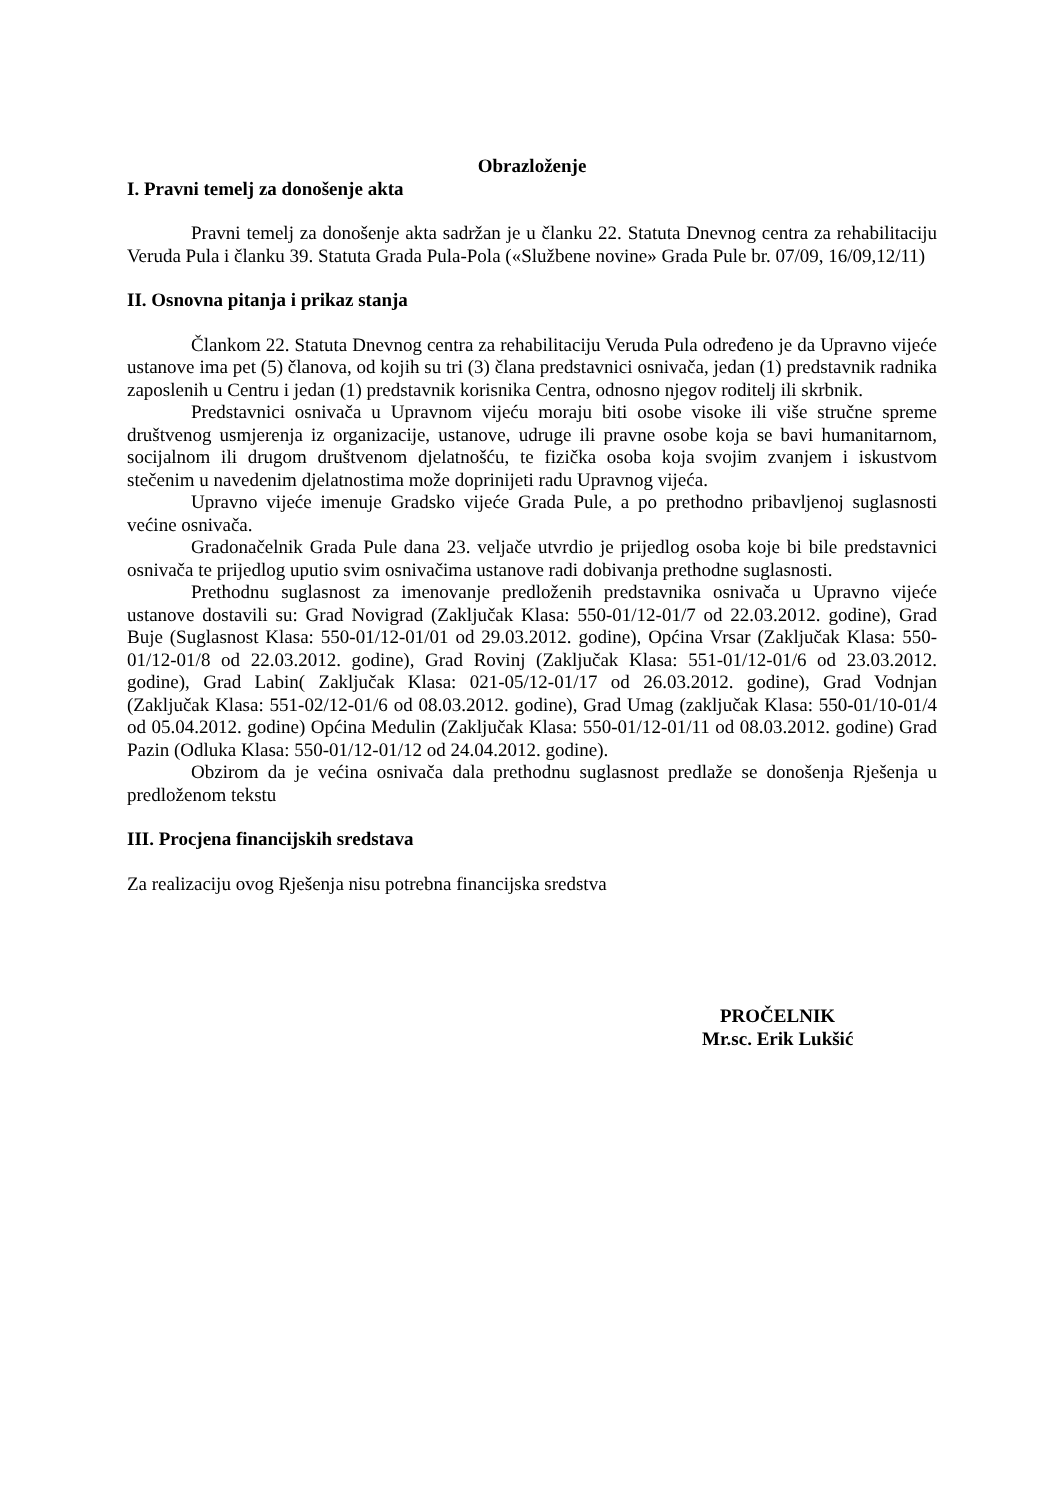Obrazloženje
I. Pravni temelj za donošenje akta
Pravni temelj za donošenje akta sadržan je u članku 22. Statuta Dnevnog centra za rehabilitaciju Veruda Pula i članku 39. Statuta Grada Pula-Pola («Službene novine» Grada Pule br. 07/09, 16/09,12/11)
II. Osnovna pitanja i prikaz stanja
Člankom 22. Statuta Dnevnog centra za rehabilitaciju Veruda Pula određeno je da Upravno vijeće ustanove ima pet (5) članova, od kojih su tri (3) člana predstavnici osnivača, jedan (1) predstavnik radnika zaposlenih u Centru i jedan (1) predstavnik korisnika Centra, odnosno njegov roditelj ili skrbnik.
Predstavnici osnivača u Upravnom vijeću moraju biti osobe visoke ili više stručne spreme društvenog usmjerenja iz organizacije, ustanove, udruge ili pravne osobe koja se bavi humanitarnom, socijalnom ili drugom društvenom djelatnošću, te fizička osoba koja svojim zvanjem i iskustvom stečenim u navedenim djelatnostima može doprinijeti radu Upravnog vijeća.
Upravno vijeće imenuje Gradsko vijeće Grada Pule, a po prethodno pribavljenoj suglasnosti većine osnivača.
Gradonačelnik Grada Pule dana 23. veljače utvrdio je prijedlog osoba koje bi bile predstavnici osnivača te prijedlog uputio svim osnivačima ustanove radi dobivanja prethodne suglasnosti.
Prethodnu suglasnost za imenovanje predloženih predstavnika osnivača u Upravno vijeće ustanove dostavili su: Grad Novigrad (Zaključak Klasa: 550-01/12-01/7 od 22.03.2012. godine), Grad Buje (Suglasnost Klasa: 550-01/12-01/01 od 29.03.2012. godine), Općina Vrsar (Zaključak Klasa: 550-01/12-01/8 od 22.03.2012. godine), Grad Rovinj (Zaključak Klasa: 551-01/12-01/6 od 23.03.2012. godine), Grad Labin( Zaključak Klasa: 021-05/12-01/17 od 26.03.2012. godine), Grad Vodnjan (Zaključak Klasa: 551-02/12-01/6 od 08.03.2012. godine), Grad Umag (zaključak Klasa: 550-01/10-01/4 od 05.04.2012. godine) Općina Medulin (Zaključak Klasa: 550-01/12-01/11 od 08.03.2012. godine) Grad Pazin (Odluka Klasa: 550-01/12-01/12 od 24.04.2012. godine).
Obzirom da je većina osnivača dala prethodnu suglasnost predlaže se donošenja Rješenja u predloženom tekstu
III. Procjena financijskih sredstava
Za realizaciju ovog Rješenja nisu potrebna financijska sredstva
PROČELNIK
Mr.sc. Erik Lukšić